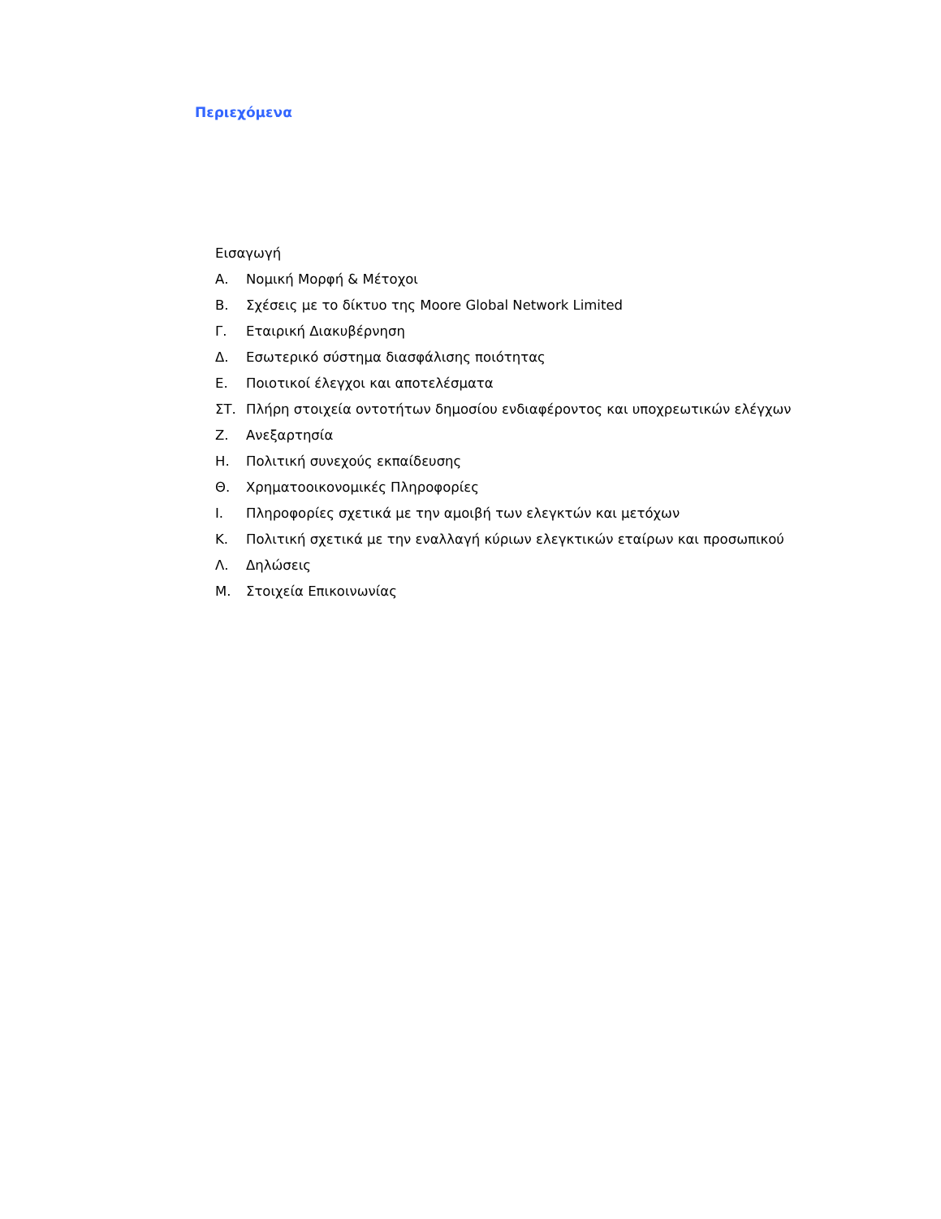Περιεχόμενα
Εισαγωγή
Α. Νομική Μορφή & Μέτοχοι
Β. Σχέσεις με το δίκτυο της Moore Global Network Limited
Γ. Εταιρική Διακυβέρνηση
Δ. Εσωτερικό σύστημα διασφάλισης ποιότητας
Ε. Ποιοτικοί έλεγχοι και αποτελέσματα
ΣΤ. Πλήρη στοιχεία οντοτήτων δημοσίου ενδιαφέροντος και υποχρεωτικών ελέγχων
Ζ. Ανεξαρτησία
Η. Πολιτική συνεχούς εκπαίδευσης
Θ. Χρηματοοικονομικές Πληροφορίες
Ι. Πληροφορίες σχετικά με την αμοιβή των ελεγκτών και μετόχων
Κ. Πολιτική σχετικά με την εναλλαγή κύριων ελεγκτικών εταίρων και προσωπικού
Λ. Δηλώσεις
Μ. Στοιχεία Επικοινωνίας